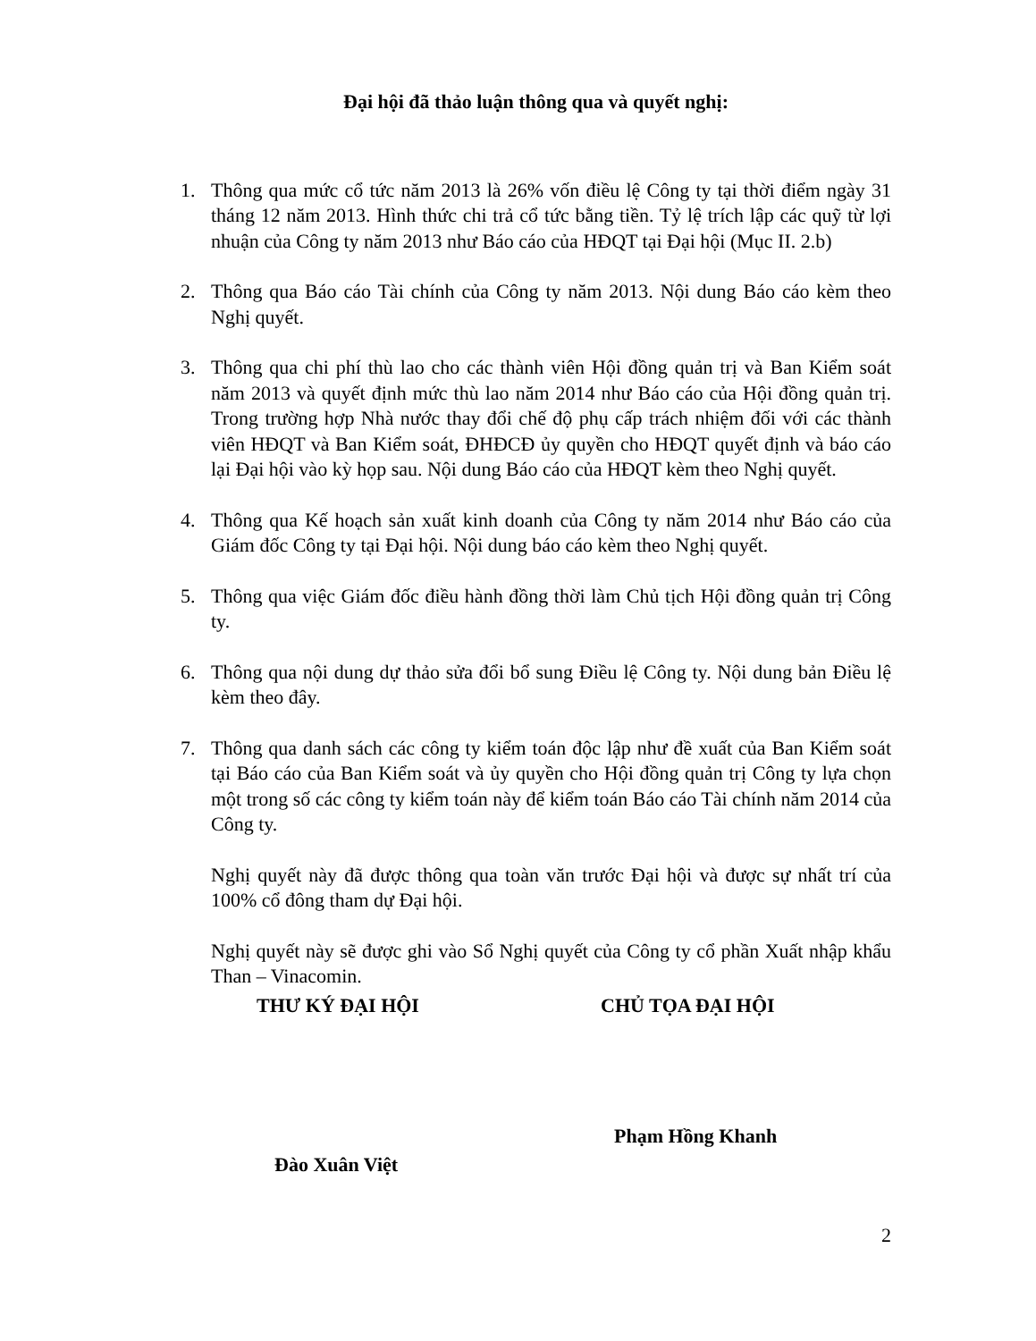Đại hội đã thảo luận thông qua và quyết nghị:
1. Thông qua mức cổ tức năm 2013 là 26% vốn điều lệ Công ty tại thời điểm ngày 31 tháng 12 năm 2013. Hình thức chi trả cổ tức bằng tiền. Tỷ lệ trích lập các quỹ từ lợi nhuận của Công ty năm 2013 như Báo cáo của HĐQT tại Đại hội (Mục II. 2.b)
2. Thông qua Báo cáo Tài chính của Công ty năm 2013. Nội dung Báo cáo kèm theo Nghị quyết.
3. Thông qua chi phí thù lao cho các thành viên Hội đồng quản trị và Ban Kiểm soát năm 2013 và quyết định mức thù lao năm 2014 như Báo cáo của Hội đồng quản trị. Trong trường hợp Nhà nước thay đổi chế độ phụ cấp trách nhiệm đối với các thành viên HĐQT và Ban Kiểm soát, ĐHĐCĐ ủy quyền cho HĐQT quyết định và báo cáo lại Đại hội vào kỳ họp sau. Nội dung Báo cáo của HĐQT kèm theo Nghị quyết.
4. Thông qua Kế hoạch sản xuất kinh doanh của Công ty năm 2014 như Báo cáo của Giám đốc Công ty tại Đại hội. Nội dung báo cáo kèm theo Nghị quyết.
5. Thông qua việc Giám đốc điều hành đồng thời làm Chủ tịch Hội đồng quản trị Công ty.
6. Thông qua nội dung dự thảo sửa đổi bổ sung Điều lệ Công ty. Nội dung bản Điều lệ kèm theo đây.
7. Thông qua danh sách các công ty kiểm toán độc lập như đề xuất của Ban Kiểm soát tại Báo cáo của Ban Kiểm soát và ủy quyền cho Hội đồng quản trị Công ty lựa chọn một trong số các công ty kiểm toán này để kiểm toán Báo cáo Tài chính năm 2014 của Công ty.
Nghị quyết này đã được thông qua toàn văn trước Đại hội và được sự nhất trí của 100% cổ đông tham dự Đại hội.
Nghị quyết này sẽ được ghi vào Sổ Nghị quyết của Công ty cổ phần Xuất nhập khẩu Than – Vinacomin.
THƯ KÝ ĐẠI HỘI CHỦ TỌA ĐẠI HỘI
Đào Xuân Việt
Phạm Hồng Khanh
2